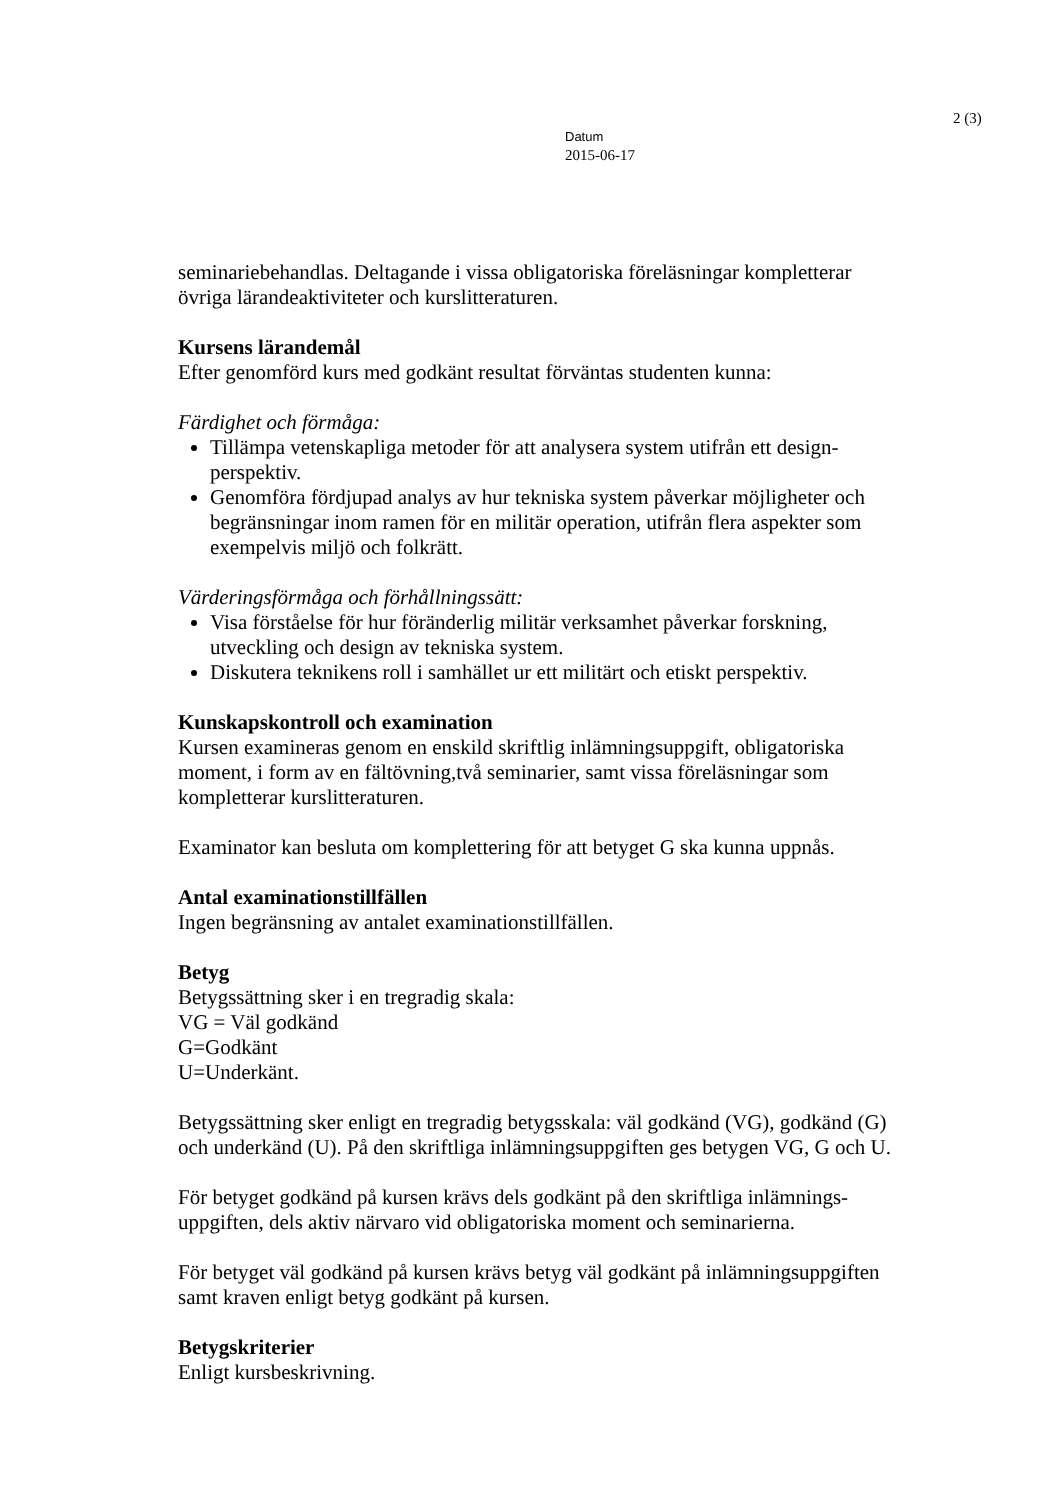2 (3)
Datum
2015-06-17
seminariebehandlas. Deltagande i vissa obligatoriska föreläsningar kompletterar övriga lärandeaktiviteter och kurslitteraturen.
Kursens lärandemål
Efter genomförd kurs med godkänt resultat förväntas studenten kunna:
Färdighet och förmåga:
Tillämpa vetenskapliga metoder för att analysera system utifrån ett design-perspektiv.
Genomföra fördjupad analys av hur tekniska system påverkar möjligheter och begränsningar inom ramen för en militär operation, utifrån flera aspekter som exempelvis miljö och folkrätt.
Värderingsförmåga och förhållningssätt:
Visa förståelse för hur föränderlig militär verksamhet påverkar forskning, utveckling och design av tekniska system.
Diskutera teknikens roll i samhället ur ett militärt och etiskt perspektiv.
Kunskapskontroll och examination
Kursen examineras genom en enskild skriftlig inlämningsuppgift, obligatoriska moment, i form av en fältövning,två seminarier, samt vissa föreläsningar som kompletterar kurslitteraturen.
Examinator kan besluta om komplettering för att betyget G ska kunna uppnås.
Antal examinationstillfällen
Ingen begränsning av antalet examinationstillfällen.
Betyg
Betygssättning sker i en tregradig skala:
VG = Väl godkänd
G=Godkänt
U=Underkänt.
Betygssättning sker enligt en tregradig betygsskala: väl godkänd (VG), godkänd (G) och underkänd (U). På den skriftliga inlämningsuppgiften ges betygen VG, G och U.
För betyget godkänd på kursen krävs dels godkänt på den skriftliga inlämnings-uppgiften, dels aktiv närvaro vid obligatoriska moment och seminarierna.
För betyget väl godkänd på kursen krävs betyg väl godkänt på inlämningsuppgiften samt kraven enligt betyg godkänt på kursen.
Betygskriterier
Enligt kursbeskrivning.